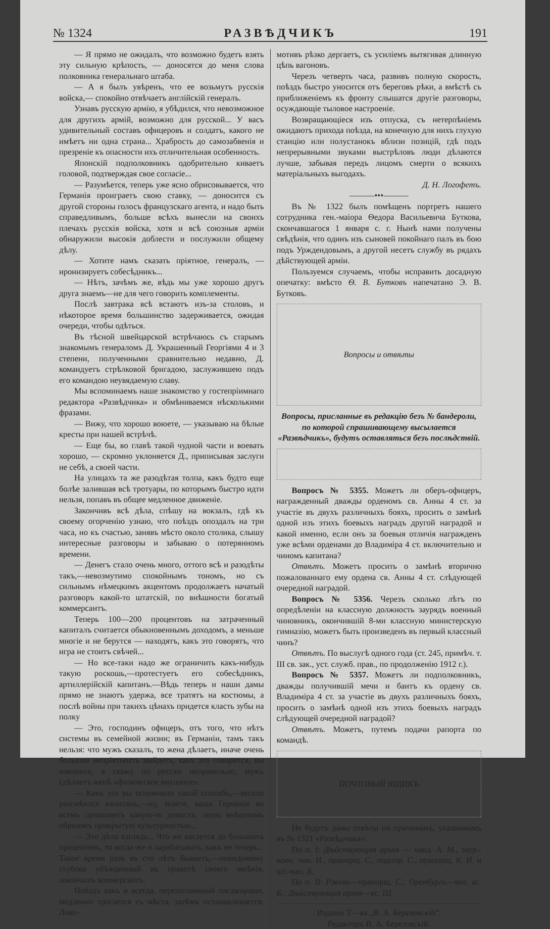№ 1324 РАЗВѢДЧИКЪ 191
— Я прямо не ожидалъ, что возможно будетъ взять эту сильную крѣпость, — доносятся до меня слова полковника генеральнаго штаба.
— А я былъ увѣренъ, что ее возьмутъ русскія войска,— спокойно отвѣчаетъ англійскій генералъ.
Узнавъ русскую армію, я убѣдился, что невозможное для другихъ армій, возможно для русской... У васъ удивительный составъ офицеровъ и солдатъ, какого не имѣетъ ни одна страна... Храбрость до самозабвенія и презреніе къ опасности ихъ отличительная особенность.
Японскій подполковникъ одобрительно киваетъ головой, подтверждая свое согласіе...
— Разумѣется, теперь уже ясно обрисовывается, что Германія проиграетъ свою ставку, — доносится съ другой стороны голосъ французскаго агента, и надо быть справедливымъ, больше всѣхъ вынесли на своихъ плечахъ русскія войска, хотя и всѣ союзныя арміи обнаружили высокія доблести и послужили общему дѣлу.
— Хотите намъ сказать пріятное, генералъ, — иронизируетъ собесѣдникъ...
— Нѣтъ, зачѣмъ же, вѣдь мы уже хорошо другъ друга знаемъ—не для чего говорить комплементы.
Послѣ завтрака всѣ встаютъ изъ-за столовъ, и нѣкоторое время большинство задерживается, ожидая очереди, чтобы одѣться.
Въ тѣсной швейцарской встрѣчаюсь съ старымъ знакомымъ генераломъ Д. Украшенный Георгіями 4 и 3 степени, полученными сравнительно недавно, Д. командуетъ стрѣлковой бригадою, заслужившею подъ его командою неувядаемую славу.
Мы вспоминаемъ наше знакомство у гостепріимнаго редактора «Развѣдчика» и обмѣниваемся нѣсколькими фразами.
— Вижу, что хорошо воюете, — указываю на бѣлые кресты при нашей встрѣчѣ.
— Еще бы, во главѣ такой чудной части и воевать хорошо, — скромно уклоняется Д., приписывая заслуги не себѣ, а своей части.
На улицахъ та же разодѣтая толпа, какъ будто еще болѣе залившая всѣ тротуары, по которымъ быстро идти нельзя, попавъ въ общее медленное движеніе.
Закончивъ всѣ дѣла, спѣшу на вокзалъ, гдѣ къ своему огорченію узнаю, что поѣздъ опоздалъ на три часа, но къ счастью, занявъ мѣсто около столика, слышу интересные разговоры и забываю о потерянномъ времени.
— Денегъ стало очень много, оттого всѣ и разодѣты такъ,—невозмутимо спокойнымъ тономъ, но съ сильнымъ нѣмецкимъ акцентомъ продолжаетъ начатый разговоръ какой-то штатскій, по внѣшности богатый коммерсантъ.
Теперь 100—200 процентовъ на затраченный капиталъ считается обыкновеннымъ доходомъ, а меньше многіе и не берутся — находятъ, какъ это говорятъ, что игра не стоитъ свѣчей...
— Но все-таки надо же ограничить какъ-нибудь такую роскошь,—протестуетъ его собесѣдникъ, артиллерійскій капитанъ.—Вѣдь теперь и наши дамы прямо не знаютъ удержа, все тратятъ на костюмы, а послѣ войны при такихъ цѣнахъ придется класть зубы на полку
— Это, господинъ офицеръ, отъ того, что нѣтъ системы въ семейной жизни; въ Германіи, тамъ такъ нельзя: что мужъ сказалъ, то жена дѣлаетъ, иначе очень большая непріятность выйдетъ, какъ это говорится, вы извините, я скажу по русски неправильно, мужъ сдѣлаетъ женѣ «физическое внушеніе».
— Какъ это вы вспомнили такой способъ,—весело разсмѣялся капитанъ,—ну, знаете, ваша Германія во всемъ проявляетъ какую-то дикость, лишь внѣшнимъ образомъ прикрытую культурностью...
— Это дѣло взгляда... Что же касается до большихъ процентовъ, то когда-же и зарабатывать, какъ не теперь... Такое время разъ въ сто лѣтъ бываетъ,—повидимому глубоко убѣжденный въ правотѣ своего мнѣнія, закончилъ коммерсантъ.
Поѣздъ какъ и всегда, переполненный пасажирами, медленно трогается съ мѣста, затѣмъ останавливается. Локо-
мотивъ рѣзко дергаетъ, съ усиліемъ вытягивая длинную цѣпь вагоновъ.
Черезъ четверть часа, развивъ полную скорость, поѣздъ быстро уносится отъ береговъ рѣки, а вмѣстѣ съ приближеніемъ къ фронту слышатся другіе разговоры, осуждающіе тыловое настроеніе.
Возвращающіеся изъ отпуска, съ нетерпѣніемъ ожидаютъ прихода поѣзда, на конечную для нихъ глухую станцію или полустанокъ вблизи позицій, гдѣ подъ непрерывными звуками выстрѣловъ люди дѣлаются лучше, забывая передъ лицомъ смерти о всякихъ матеріальныхъ выгодахъ.
Д. Н. Логофетъ.
———•••———
Въ № 1322 былъ помѣщенъ портретъ нашего сотрудника ген.-маіора Ѳедора Васильевича Буткова, скончавшагося 1 января с. г. Нынѣ нами получены свѣдѣнія, что одинъ изъ сыновей покойнаго палъ въ бою подъ Урждендовымъ, а другой несетъ службу въ рядахъ дѣйствующей арміи.
Пользуемся случаемъ, чтобы исправить досадную опечатку: вмѣсто Ѳ. В. Бутковъ напечатано Э. В. Бутковъ.
Вопросы и отвѣты
Вопросы, присланные въ редакцію безъ № бандероли, по которой спрашивающему высылается «Развѣдчикъ», будутъ оставляться безъ послѣдствій.
Вопросъ № 5355. Можетъ ли оберъ-офицеръ, награжденный дважды орденомъ св. Анны 4 ст. за участіе въ двухъ различныхъ бояхъ, просить о замѣнѣ одной изъ этихъ боевыхъ наградъ другой наградой и какой именно, если онъ за боевыя отличія награжденъ уже всѣми орденами до Владиміра 4 ст. включительно и чиномъ капитана?
Отвѣтъ. Можетъ просить о замѣнѣ вторично пожалованнаго ему ордена св. Анны 4 ст. слѣдующей очередной наградой.
Вопросъ № 5356. Черезъ сколько лѣтъ по опредѣленіи на классную должность заурядъ военный чиновникъ, окончившій 8-ми классную министерскую гимназію, можетъ быть произведенъ въ первый классный чинъ?
Отвѣтъ. По выслугѣ одного года (ст. 245, примѣч. т. III св. зак., уст. служб. прав., по продолженію 1912 г.).
Вопросъ № 5357. Можетъ ли подполковникъ, дважды получившій мечи и бантъ къ ордену св. Владиміра 4 ст. за участіе въ двухъ различныхъ бояхъ, просить о замѣнѣ одной изъ этихъ боевыхъ наградъ слѣдующей очередной наградой?
Отвѣтъ. Можетъ, путемъ подачи рапорта по командѣ.
ПОЧТОВЫЙ ЯЩИКЪ
Не будутъ даны отвѣты по причинамъ, указаннымъ въ № 1321 «Развѣдчика»:
По п. I: Дѣйствующая армія — канд. А. М., заур.-воен. чин. И., прапорщ. С., подпор. С., прапорщ. К. И. и шт.-кап. Б.
По п. II: Ржевъ—прапорщ. С.; Оренбургъ—кол. ас. Б.; Дѣйствующая армія—ес. Щ.
Изданіе Т—ва „В. А. Березовскій“.
Редакторъ В. А. Березовскій.